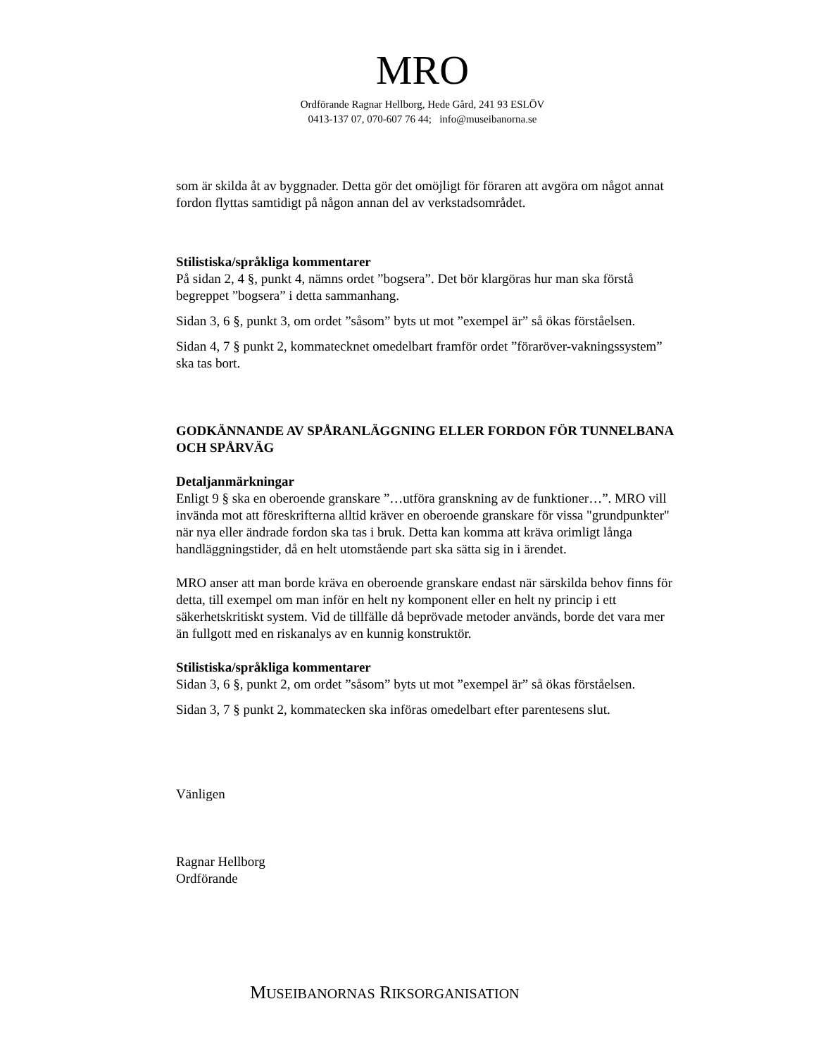MRO
Ordförande Ragnar Hellborg, Hede Gård, 241 93 ESLÖV
0413-137 07, 070-607 76 44; info@museibanorna.se
som är skilda åt av byggnader. Detta gör det omöjligt för föraren att avgöra om något annat fordon flyttas samtidigt på någon annan del av verkstadsområdet.
Stilistiska/språkliga kommentarer
På sidan 2, 4 §, punkt 4, nämns ordet ”bogsera”. Det bör klargöras hur man ska förstå begreppet ”bogsera” i detta sammanhang.
Sidan 3, 6 §, punkt 3, om ordet ”såsom” byts ut mot ”exempel är” så ökas förståelsen.
Sidan 4, 7 § punkt 2, kommatecknet omedelbart framför ordet ”föraröver-vakningssystem” ska tas bort.
GODKÄNNANDE AV SPÅRANLÄGGNING ELLER FORDON FÖR TUNNELBANA OCH SPÅRVÄG
Detaljanmärkningar
Enligt 9 § ska en oberoende granskare ”…utföra granskning av de funktioner…”. MRO vill invända mot att föreskrifterna alltid kräver en oberoende granskare för vissa "grundpunkter" när nya eller ändrade fordon ska tas i bruk. Detta kan komma att kräva orimligt långa handläggningstider, då en helt utomstående part ska sätta sig in i ärendet.
MRO anser att man borde kräva en oberoende granskare endast när särskilda behov finns för detta, till exempel om man inför en helt ny komponent eller en helt ny princip i ett säkerhetskritiskt system. Vid de tillfälle då beprövade metoder används, borde det vara mer än fullgott med en riskanalys av en kunnig konstruktör.
Stilistiska/språkliga kommentarer
Sidan 3, 6 §, punkt 2, om ordet ”såsom” byts ut mot ”exempel är” så ökas förståelsen.
Sidan 3, 7 § punkt 2, kommatecken ska införas omedelbart efter parentesens slut.
Vänligen
Ragnar Hellborg
Ordförande
MUSEIBANORNAS RIKSORGANISATION